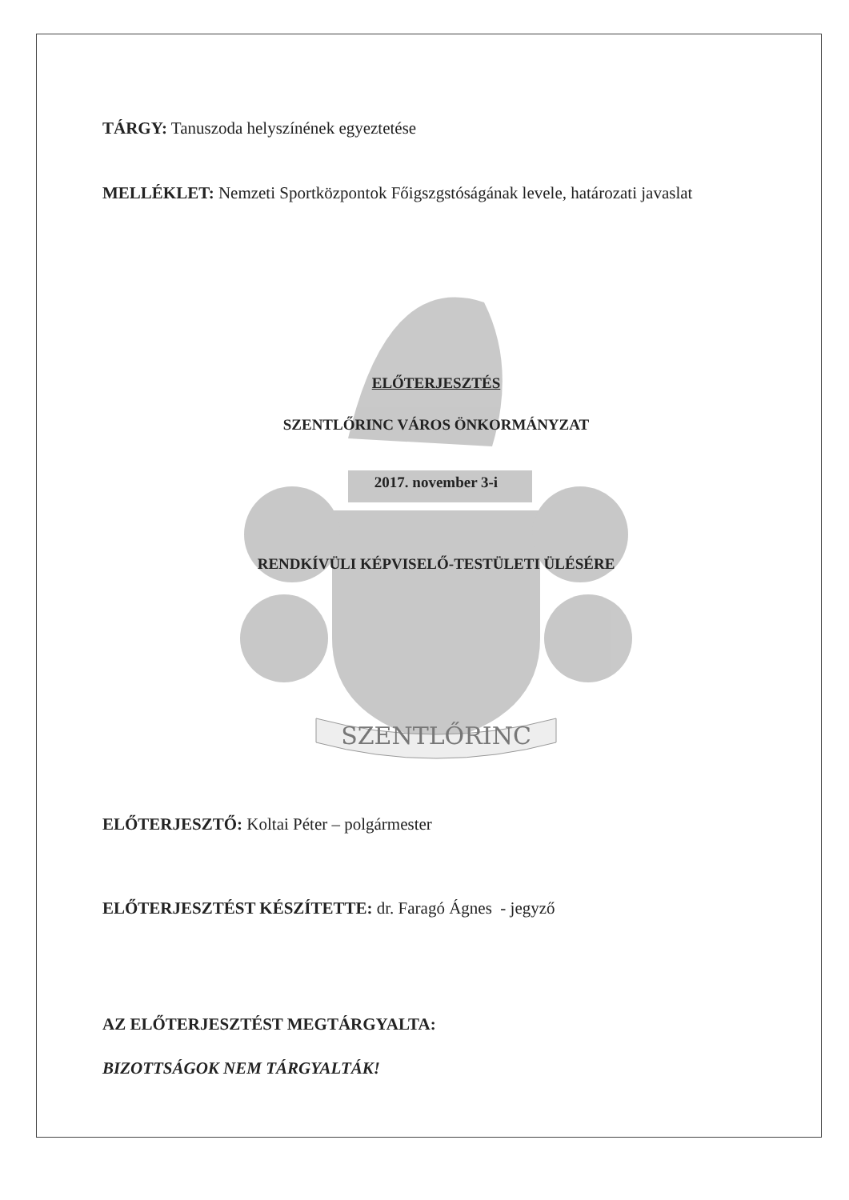TÁRGY: Tanuszoda helyszínének egyeztetése
MELLÉKLET: Nemzeti Sportközpontok Főigszgstóságának levele, határozati javaslat
SZENTLŐRINC
ELŐTERJESZTÉS
SZENTLŐRINC VÁROS ÖNKORMÁNYZAT
2017. november 3-i
RENDKÍVÜLI KÉPVISELŐ-TESTÜLETI ÜLÉSÉRE
ELŐTERJESZTŐ: Koltai Péter – polgármester
ELŐTERJESZTÉST KÉSZÍTETTE: dr. Faragó Ágnes - jegyző
AZ ELŐTERJESZTÉST MEGTÁRGYALTA:
BIZOTTSÁGOK NEM TÁRGYALTÁK!